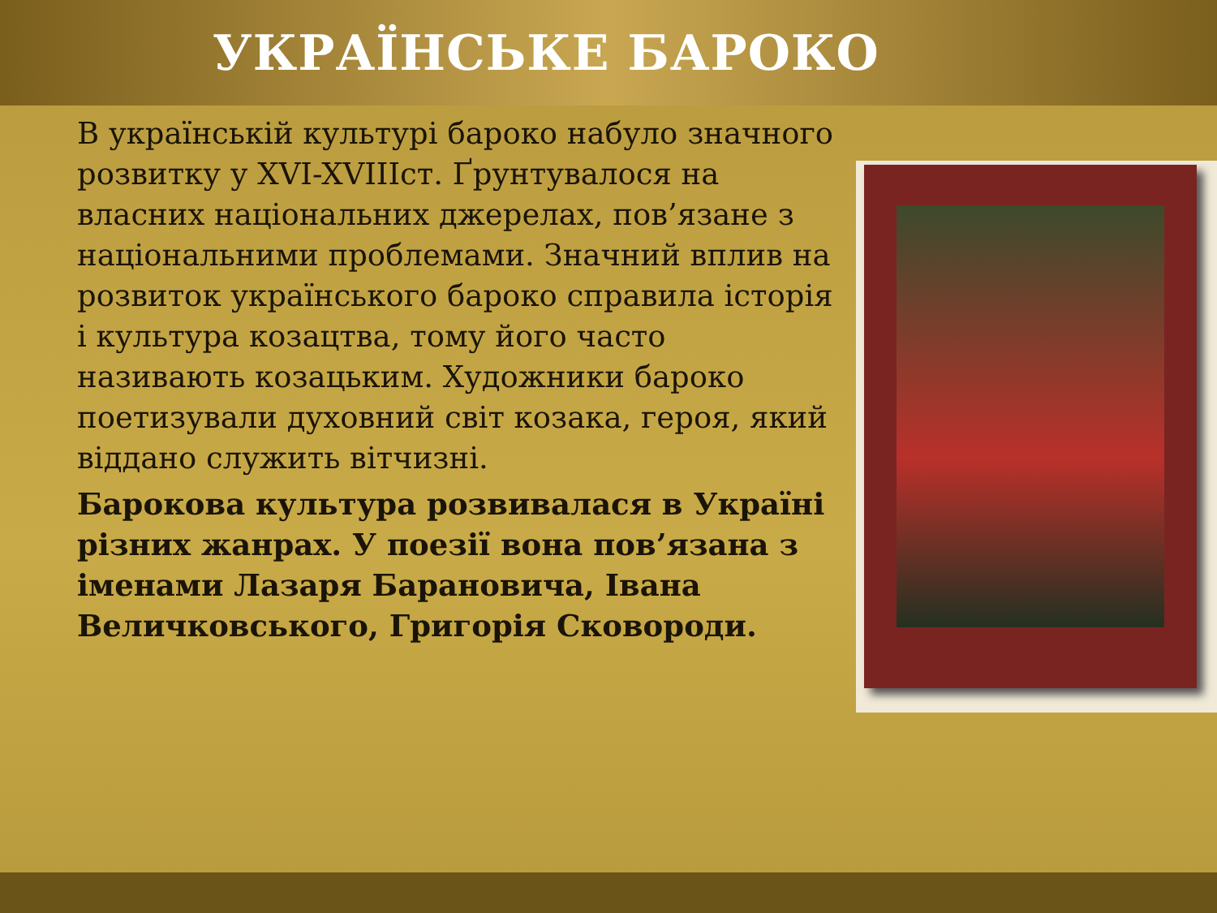УКРАЇНСЬКЕ БАРОКО
В українській культурі бароко набуло значного розвитку у XVI-XVIIIст. Ґрунтувалося на власних національних джерелах, пов’язане з національними проблемами. Значний вплив на розвиток українського бароко справила історія і культура козацтва, тому його часто називають козацьким. Художники бароко поетизували духовний світ козака, героя, який віддано служить вітчизні.
Барокова культура розвивалася в Україні різних жанрах. У поезії вона пов’язана з іменами Лазаря Барановича, Івана Величковського, Григорія Сковороди.